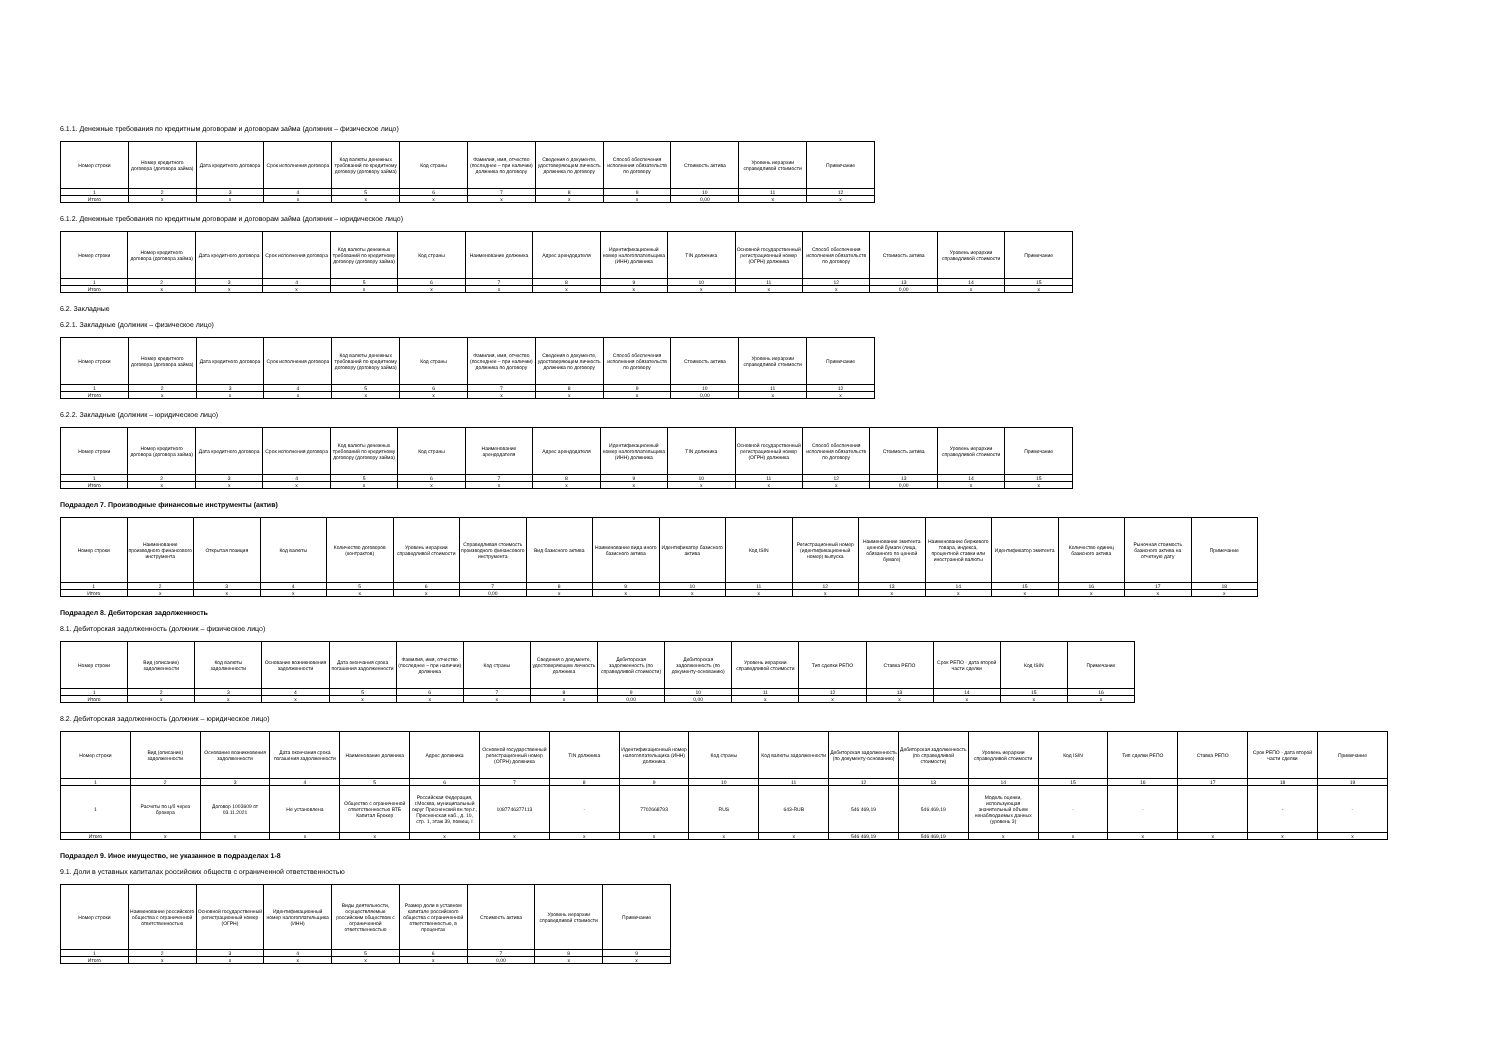6.1.1. Денежные требования по кредитным договорам и договорам займа (должник – физическое лицо)
| Номер строки | Номер кредитного договора (договора займа) | Дата кредитного договора | Срок исполнения договора | Код валюты денежных требований по кредитному договору (договору займа) | Код страны | Фамилия, имя, отчество (последнее – при наличии) должника по договору | Сведения о документе, удостоверяющем личность должника по договору | Способ обеспечения исполнения обязательств по договору | Стоимость актива | Уровень иерархии справедливой стоимости | Примечание |
| --- | --- | --- | --- | --- | --- | --- | --- | --- | --- | --- | --- |
| 1 | 2 | 3 | 4 | 5 | 6 | 7 | 8 | 9 | 10 | 11 | 12 |
| Итого | x | x | x | x | x | x | x | x | 0,00 | x | x |
6.1.2. Денежные требования по кредитным договорам и договорам займа (должник – юридическое лицо)
| Номер строки | Номер кредитного договора (договора займа) | Дата кредитного договора | Срок исполнения договора | Код валюты денежных требований по кредитному договору (договору займа) | Код страны | Наименование должника | Адрес арендодателя | Идентификационный номер налогоплательщика (ИНН) должника | TIN должника | Основной государственный регистрационный номер (ОГРН) должника | Способ обеспечения исполнения обязательств по договору | Стоимость актива | Уровень иерархии справедливой стоимости | Примечание |
| --- | --- | --- | --- | --- | --- | --- | --- | --- | --- | --- | --- | --- | --- | --- |
| 1 | 2 | 3 | 4 | 5 | 6 | 7 | 8 | 9 | 10 | 11 | 12 | 13 | 14 | 15 |
| Итого | x | x | x | x | x | x | x | x | x | x | x | 0,00 | x | x |
6.2. Закладные
6.2.1. Закладные (должник – физическое лицо)
| Номер строки | Номер кредитного договора (договора займа) | Дата кредитного договора | Срок исполнения договора | Код валюты денежных требований по кредитному договору (договору займа) | Код страны | Фамилия, имя, отчество (последнее – при наличии) должника по договору | Сведения о документе, удостоверяющем личность должника по договору | Способ обеспечения исполнения обязательств по договору | Стоимость актива | Уровень иерархии справедливой стоимости | Примечание |
| --- | --- | --- | --- | --- | --- | --- | --- | --- | --- | --- | --- |
| 1 | 2 | 3 | 4 | 5 | 6 | 7 | 8 | 9 | 10 | 11 | 12 |
| Итого | x | x | x | x | x | x | x | x | 0,00 | x | x |
6.2.2. Закладные (должник – юридическое лицо)
| Номер строки | Номер кредитного договора (договора займа) | Дата кредитного договора | Срок исполнения договора | Код валюты денежных требований по кредитному договору (договору займа) | Код страны | Наименование арендодателя | Адрес арендодателя | Идентификационный номер налогоплательщика (ИНН) должника | TIN должника | Основной государственный регистрационный номер (ОГРН) должника | Способ обеспечения исполнения обязательств по договору | Стоимость актива | Уровень иерархии справедливой стоимости | Примечание |
| --- | --- | --- | --- | --- | --- | --- | --- | --- | --- | --- | --- | --- | --- | --- |
| 1 | 2 | 3 | 4 | 5 | 6 | 7 | 8 | 9 | 10 | 11 | 12 | 13 | 14 | 15 |
| Итого | x | x | x | x | x | x | x | x | x | x | x | 0,00 | x | x |
Подраздел 7. Производные финансовые инструменты (актив)
| Номер строки | Наименование производного финансового инструмента | Открытая позиция | Код валюты | Количество договоров (контрактов) | Уровень иерархии справедливой стоимости | Справедливая стоимость производного финансового инструмента | Вид базисного актива | Наименование вида иного базисного актива | Идентификатор базисного актива | Код ISIN | Регистрационный номер (идентификационный номер) выпуска | Наименование эмитента ценной бумаги (лица, обязанного по ценной бумаге) | Наименование биржевого товара, индекса, процентной ставки или иностранной валюты | Идентификатор эмитента | Количество единиц базисного актива | Рыночная стоимость базисного актива на отчетную дату | Примечание |
| --- | --- | --- | --- | --- | --- | --- | --- | --- | --- | --- | --- | --- | --- | --- | --- | --- | --- |
| 1 | 2 | 3 | 4 | 5 | 6 | 7 | 8 | 9 | 10 | 11 | 12 | 13 | 14 | 15 | 16 | 17 | 18 |
| Итого | x | x | x | x | x | 0,00 | x | x | x | x | x | x | x | x | x | x | x |
Подраздел 8. Дебиторская задолженность
8.1. Дебиторская задолженность (должник – физическое лицо)
| Номер строки | Вид (описание) задолженности | Код валюты задолженности | Основание возникновения задолженности | Дата окончания срока погашения задолженности | Фамилия, имя, отчество (последнее – при наличии) должника | Код страны | Сведения о документе, удостоверяющем личность должника | Дебиторская задолженность (по справедливой стоимости) | Дебиторская задолженность (по документу-основанию) | Уровень иерархии справедливой стоимости | Тип сделки РЕПО | Ставка РЕПО | Срок РЕПО - дата второй части сделки | Код ISIN | Примечание |
| --- | --- | --- | --- | --- | --- | --- | --- | --- | --- | --- | --- | --- | --- | --- | --- |
| 1 | 2 | 3 | 4 | 5 | 6 | 7 | 8 | 9 | 10 | 11 | 12 | 13 | 14 | 15 | 16 |
| Итого | x | x | x | x | x | x | x | 0,00 | 0,00 | x | x | x | x | x | x |
8.2. Дебиторская задолженность (должник – юридическое лицо)
| Номер строки | Вид (описание) задолженности | Основание возникновения задолженности | Дата окончания срока погашения задолженности | Наименование должника | Адрес должника | Основной государственный регистрационный номер (ОГРН) должника | TIN должника | Идентификационный номер налогоплательщика (ИНН) должника | Код страны | Код валюты задолженности | Дебиторская задолженность (по документу-основанию) | Дебиторская задолженность (по справедливой стоимости) | Уровень иерархии справедливой стоимости | Код ISIN | Тип сделки РЕПО | Ставка РЕПО | Срок РЕПО - дата второй части сделки | Примечание |
| --- | --- | --- | --- | --- | --- | --- | --- | --- | --- | --- | --- | --- | --- | --- | --- | --- | --- | --- |
| 1 | 2 | 3 | 4 | 5 | 6 | 7 | 8 | 9 | 10 | 11 | 12 | 13 | 14 | 15 | 16 | 17 | 18 | 19 |
| 1 | Расчеты по ц/б через брокера | Договор 1003609 от 03.11.2021 | Не установлена | Общество с ограниченной ответственностью ВТБ Капитал Брокер | Российская Федерация, г.Москва, муниципальный округ Пресненский вн.тер.г., Пресненская наб., д. 10, стр. 1, этаж 39, помещ. I | 1087746377113 | - | 7702668793 | RUS | 643-RUB | 546 469,19 | 546 469,19 | Модель оценки, использующая значительный объем ненаблюдаемых данных (уровень 3) | - | - | | - | - |
| Итого | x | x | x | x | x | x | x | x | x | x | 546 469,19 | 546 469,19 | x | x | x | x | x | x |
Подраздел 9. Иное имущество, не указанное в подразделах 1-8
9.1. Доли в уставных капиталах российских обществ с ограниченной ответственностью
| Номер строки | Наименование российского общества с ограниченной ответственностью | Основной государственный регистрационный номер (ОГРН) | Идентификационный номер налогоплательщика (ИНН) | Виды деятельности, осуществляемые российским обществом с ограниченной ответственностью | Размер доли в уставном капитале российского общества с ограниченной ответственностью, в процентах | Стоимость актива | Уровень иерархии справедливой стоимости | Примечание |
| --- | --- | --- | --- | --- | --- | --- | --- | --- |
| 1 | 2 | 3 | 4 | 5 | 6 | 7 | 8 | 9 |
| Итого | x | x | x | x | x | 0,00 | x | x |